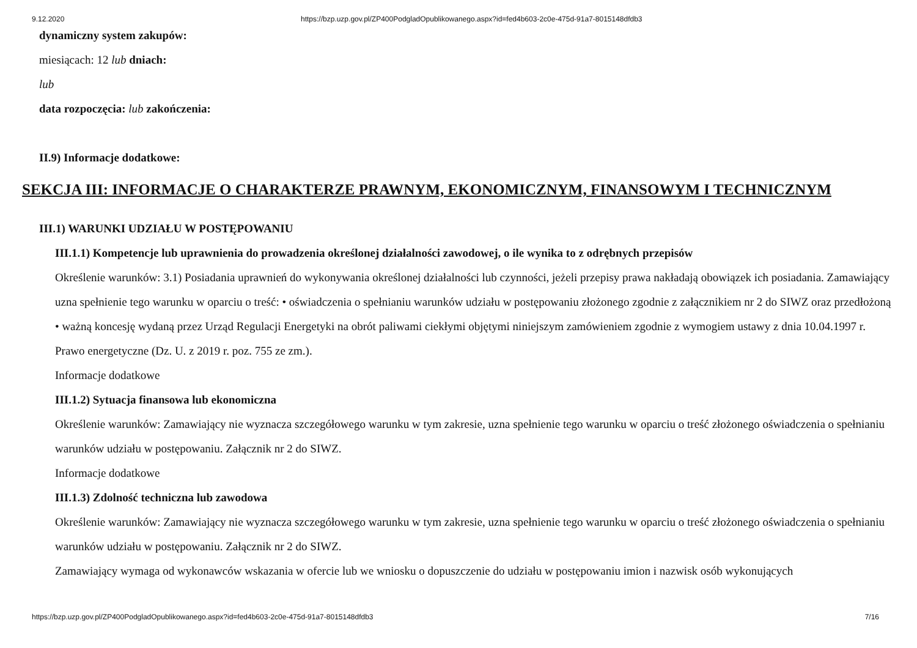9.12.2020 https://bzp.uzp.gov.pl/ZP400PodgladOpublikowanego.aspx?id=fed4b603-2c0e-475d-91a7-8015148dfdb3
dynamiczny system zakupów:
miesiącach: 12 lub dniach:
lub
data rozpoczęcia: lub zakończenia:
II.9) Informacje dodatkowe:
SEKCJA III: INFORMACJE O CHARAKTERZE PRAWNYM, EKONOMICZNYM, FINANSOWYM I TECHNICZNYM
III.1) WARUNKI UDZIAŁU W POSTĘPOWANIU
III.1.1) Kompetencje lub uprawnienia do prowadzenia określonej działalności zawodowej, o ile wynika to z odrębnych przepisów
Określenie warunków: 3.1) Posiadania uprawnień do wykonywania określonej działalności lub czynności, jeżeli przepisy prawa nakładają obowiązek ich posiadania. Zamawiający uzna spełnienie tego warunku w oparciu o treść: • oświadczenia o spełnianiu warunków udziału w postępowaniu złożonego zgodnie z załącznikiem nr 2 do SIWZ oraz przedłożoną • ważną koncesję wydaną przez Urząd Regulacji Energetyki na obrót paliwami ciekłymi objętymi niniejszym zamówieniem zgodnie z wymogiem ustawy z dnia 10.04.1997 r. Prawo energetyczne (Dz. U. z 2019 r. poz. 755 ze zm.).
Informacje dodatkowe
III.1.2) Sytuacja finansowa lub ekonomiczna
Określenie warunków: Zamawiający nie wyznacza szczegółowego warunku w tym zakresie, uzna spełnienie tego warunku w oparciu o treść złożonego oświadczenia o spełnianiu warunków udziału w postępowaniu. Załącznik nr 2 do SIWZ.
Informacje dodatkowe
III.1.3) Zdolność techniczna lub zawodowa
Określenie warunków: Zamawiający nie wyznacza szczegółowego warunku w tym zakresie, uzna spełnienie tego warunku w oparciu o treść złożonego oświadczenia o spełnianiu warunków udziału w postępowaniu. Załącznik nr 2 do SIWZ.
Zamawiający wymaga od wykonawców wskazania w ofercie lub we wniosku o dopuszczenie do udziału w postępowaniu imion i nazwisk osób wykonujących
https://bzp.uzp.gov.pl/ZP400PodgladOpublikowanego.aspx?id=fed4b603-2c0e-475d-91a7-8015148dfdb3 7/16